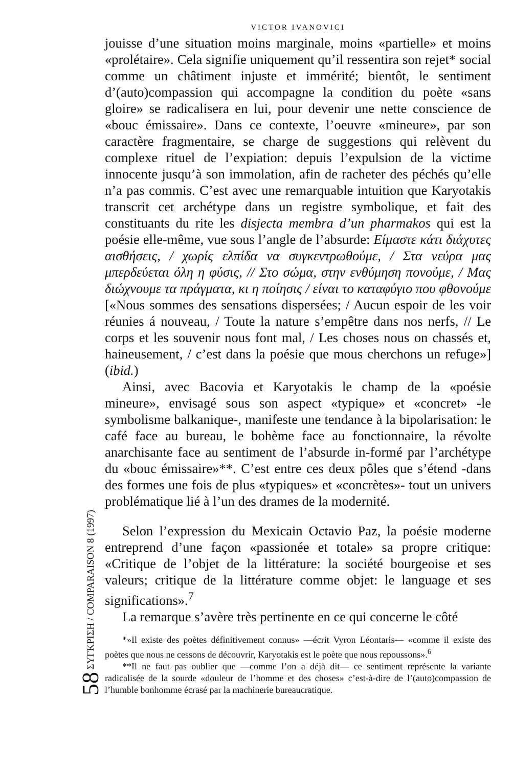58 ΣΥΓΚΡΙΣΗ / COMPARAISON 8 (1997)
VICTOR IVANOVICI
jouisse d’une situation moins marginale, moins «partielle» et moins «prolétaire». Cela signifie uniquement qu’il ressentira son rejet* social comme un châtiment injuste et immérité; bientôt, le sentiment d’(auto)compassion qui accompagne la condition du poète «sans gloire» se radicalisera en lui, pour devenir une nette conscience de «bouc émissaire». Dans ce contexte, l’oeuvre «mineure», par son caractère fragmentaire, se charge de suggestions qui relèvent du complexe rituel de l’expiation: depuis l’expulsion de la victime innocente jusqu’à son immolation, afin de racheter des péchés qu’elle n’a pas commis. C’est avec une remarquable intuition que Karyotakis transcrit cet archétype dans un registre symbolique, et fait des constituants du rite les disjecta membra d’un pharmakos qui est la poésie elle-même, vue sous l’angle de l’absurde: Είμαστε κάτι διάχυτες αισθήσεις, / χωρίς ελπίδα να συγκεντρωθούμε, / Στα νεύρα μας μπερδεύεται όλη η φύσις, // Στο σώμα, στην ενθύμηση πονούμε, / Μας διώχνουμε τα πράγματα, κι η ποίησις / είναι το καταφύγιο που φθονούμε [«Nous sommes des sensations dispersées; / Aucun espoir de les voir réunies á nouveau, / Toute la nature s’empêtre dans nos nerfs, // Le corps et les souvenir nous font mal, / Les choses nous on chassés et, haineusement, / c’est dans la poésie que mous cherchons un refuge»] (ibid.)
Ainsi, avec Bacovia et Karyotakis le champ de la «poésie mineure», envisagé sous son aspect «typique» et «concret» -le symbolisme balkanique-, manifeste une tendance à la bipolarisation: le café face au bureau, le bohème face au fonctionnaire, la révolte anarchisante face au sentiment de l’absurde in-formé par l’archétype du «bouc émissaire»**. C’est entre ces deux pôles que s’étend -dans des formes une fois de plus «typiques» et «concrètes»- tout un univers problématique lié à l’un des drames de la modernité.
Selon l’expression du Mexicain Octavio Paz, la poésie moderne entreprend d’une façon «passionée et totale» sa propre critique: «Critique de l’objet de la littérature: la société bourgeoise et ses valeurs; critique de la littérature comme objet: le language et ses significations».<sup>7</sup>
La remarque s’avère très pertinente en ce qui concerne le côté
*»Il existe des poètes définitivement connus» —écrit Vyron Léontaris— «comme il existe des poètes que nous ne cessons de découvrir, Karyotakis est le poète que nous repoussons».<sup>6</sup>
**Il ne faut pas oublier que —comme l’on a déjà dit— ce sentiment représente la variante radicalisée de la sourde «douleur de l’homme et des choses» c’est-à-dire de l’(auto)compassion de l’humble bonhomme écrasé par la machinerie bureaucratique.